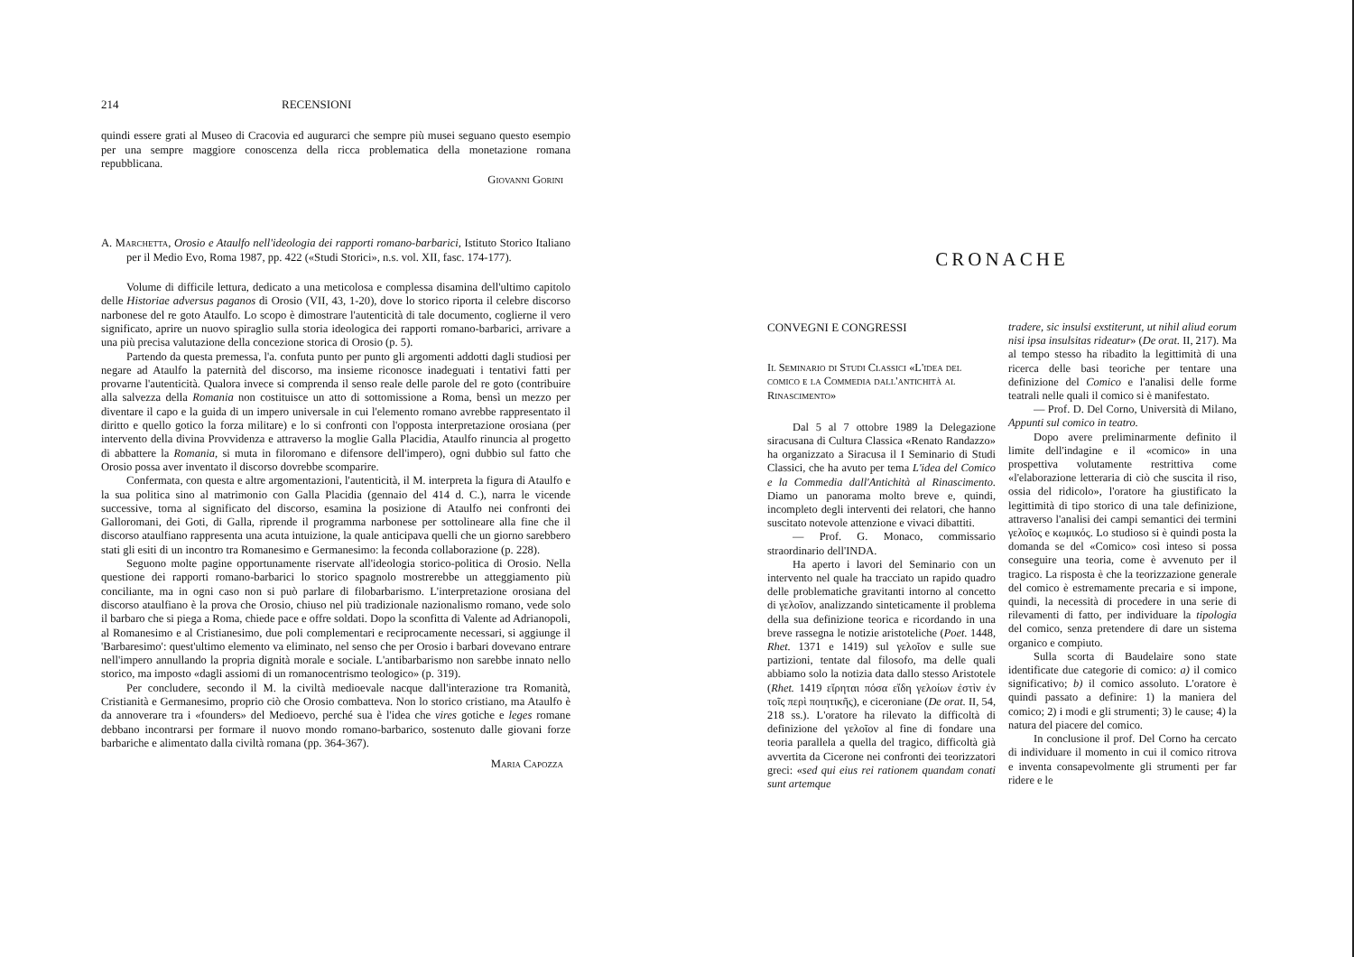214 RECENSIONI
quindi essere grati al Museo di Cracovia ed augurarci che sempre più musei seguano questo esempio per una sempre maggiore conoscenza della ricca problematica della monetazione romana repubblicana.
Giovanni Gorini
A. Marchetta, Orosio e Ataulfo nell'ideologia dei rapporti romano-barbarici, Istituto Storico Italiano per il Medio Evo, Roma 1987, pp. 422 («Studi Storici», n.s. vol. XII, fasc. 174-177).
Volume di difficile lettura, dedicato a una meticolosa e complessa disamina dell'ultimo capitolo delle Historiae adversus paganos di Orosio (VII, 43, 1-20), dove lo storico riporta il celebre discorso narbonese del re goto Ataulfo. Lo scopo è dimostrare l'autenticità di tale documento, coglierne il vero significato, aprire un nuovo spiraglio sulla storia ideologica dei rapporti romano-barbarici, arrivare a una più precisa valutazione della concezione storica di Orosio (p. 5).
Partendo da questa premessa, l'a. confuta punto per punto gli argomenti addotti dagli studiosi per negare ad Ataulfo la paternità del discorso, ma insieme riconosce inadeguati i tentativi fatti per provarne l'autenticità. Qualora invece si comprenda il senso reale delle parole del re goto (contribuire alla salvezza della Romania non costituisce un atto di sottomissione a Roma, bensì un mezzo per diventare il capo e la guida di un impero universale in cui l'elemento romano avrebbe rappresentato il diritto e quello gotico la forza militare) e lo si confronti con l'opposta interpretazione orosiana (per intervento della divina Provvidenza e attraverso la moglie Galla Placidia, Ataulfo rinuncia al progetto di abbattere la Romania, si muta in filoromano e difensore dell'impero), ogni dubbio sul fatto che Orosio possa aver inventato il discorso dovrebbe scomparire.
Confermata, con questa e altre argomentazioni, l'autenticità, il M. interpreta la figura di Ataulfo e la sua politica sino al matrimonio con Galla Placidia (gennaio del 414 d. C.), narra le vicende successive, torna al significato del discorso, esamina la posizione di Ataulfo nei confronti dei Galloromani, dei Goti, di Galla, riprende il programma narbonese per sottolineare alla fine che il discorso ataulfiano rappresenta una acuta intuizione, la quale anticipava quelli che un giorno sarebbero stati gli esiti di un incontro tra Romanesimo e Germanesimo: la feconda collaborazione (p. 228).
Seguono molte pagine opportunamente riservate all'ideologia storico-politica di Orosio. Nella questione dei rapporti romano-barbarici lo storico spagnolo mostrerebbe un atteggiamento più conciliante, ma in ogni caso non si può parlare di filobarbarismo. L'interpretazione orosiana del discorso ataulfiano è la prova che Orosio, chiuso nel più tradizionale nazionalismo romano, vede solo il barbaro che si piega a Roma, chiede pace e offre soldati. Dopo la sconfitta di Valente ad Adrianopoli, al Romanesimo e al Cristianesimo, due poli complementari e reciprocamente necessari, si aggiunge il 'Barbaresimo': quest'ultimo elemento va eliminato, nel senso che per Orosio i barbari dovevano entrare nell'impero annullando la propria dignità morale e sociale. L'antibarbarismo non sarebbe innato nello storico, ma imposto «dagli assiomi di un romanocentrismo teologico» (p. 319).
Per concludere, secondo il M. la civiltà medioevale nacque dall'interazione tra Romanità, Cristianità e Germanesimo, proprio ciò che Orosio combatteva. Non lo storico cristiano, ma Ataulfo è da annoverare tra i «founders» del Medioevo, perché sua è l'idea che vires gotiche e leges romane debbano incontrarsi per formare il nuovo mondo romano-barbarico, sostenuto dalle giovani forze barbariche e alimentato dalla civiltà romana (pp. 364-367).
Maria Capozza
CRONACHE
CONVEGNI E CONGRESSI
Il Seminario di Studi Classici «L'idea del comico e la Commedia dall'antichità al Rinascimento»
Dal 5 al 7 ottobre 1989 la Delegazione siracusana di Cultura Classica «Renato Randazzo» ha organizzato a Siracusa il I Seminario di Studi Classici, che ha avuto per tema L'idea del Comico e la Commedia dall'Antichità al Rinascimento. Diamo un panorama molto breve e, quindi, incompleto degli interventi dei relatori, che hanno suscitato notevole attenzione e vivaci dibattiti.
— Prof. G. Monaco, commissario straordinario dell'INDA.
Ha aperto i lavori del Seminario con un intervento nel quale ha tracciato un rapido quadro delle problematiche gravitanti intorno al concetto di γελοῖον, analizzando sinteticamente il problema della sua definizione teorica e ricordando in una breve rassegna le notizie aristoteliche (Poet. 1448, Rhet. 1371 e 1419) sul γελοῖον e sulle sue partizioni, tentate dal filosofo, ma delle quali abbiamo solo la notizia data dallo stesso Aristotele (Rhet. 1419 εἴρηται πόσα εἴδη γελοίων ἐστὶν ἐν τοῖς περὶ ποιητικῆς), e ciceroniane (De orat. II, 54, 218 ss.). L'oratore ha rilevato la difficoltà di definizione del γελοῖον al fine di fondare una teoria parallela a quella del tragico, difficoltà già avvertita da Cicerone nei confronti dei teorizzatori greci: «sed qui eius rei rationem quandam conati sunt artemque
tradere, sic insulsi exstiterunt, ut nihil aliud eorum nisi ipsa insulsitas rideatur» (De orat. II, 217). Ma al tempo stesso ha ribadito la legittimità di una ricerca delle basi teoriche per tentare una definizione del Comico e l'analisi delle forme teatrali nelle quali il comico si è manifestato.
— Prof. D. Del Corno, Università di Milano, Appunti sul comico in teatro.
Dopo avere preliminarmente definito il limite dell'indagine e il «comico» in una prospettiva volutamente restrittiva come «l'elaborazione letteraria di ciò che suscita il riso, ossia del ridicolo», l'oratore ha giustificato la legittimità di tipo storico di una tale definizione, attraverso l'analisi dei campi semantici dei termini γελοῖος e κωμικός. Lo studioso si è quindi posta la domanda se del «Comico» così inteso si possa conseguire una teoria, come è avvenuto per il tragico. La risposta è che la teorizzazione generale del comico è estremamente precaria e si impone, quindi, la necessità di procedere in una serie di rilevamenti di fatto, per individuare la tipologia del comico, senza pretendere di dare un sistema organico e compiuto.
Sulla scorta di Baudelaire sono state identificate due categorie di comico: a) il comico significativo; b) il comico assoluto. L'oratore è quindi passato a definire: 1) la maniera del comico; 2) i modi e gli strumenti; 3) le cause; 4) la natura del piacere del comico.
In conclusione il prof. Del Corno ha cercato di individuare il momento in cui il comico ritrova e inventa consapevolmente gli strumenti per far ridere e le